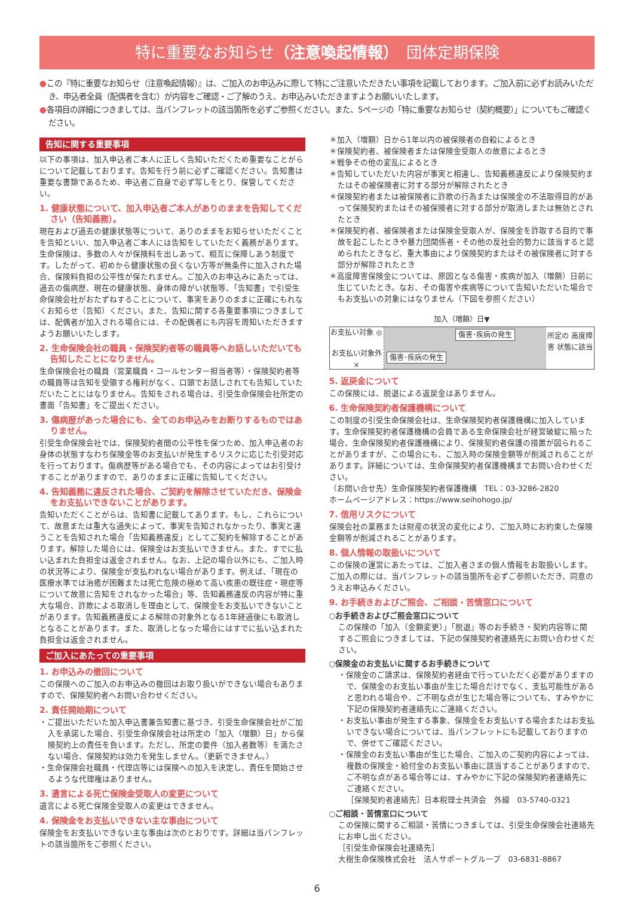特に重要なお知らせ（注意喚起情報）　団体定期保険
●この『特に重要なお知らせ（注意喚起情報）』は、ご加入のお申込みに際して特にご注意いただきたい事項を記載しております。ご加入前に必ずお読みいただき、申込者全員（配偶者を含む）が内容をご確認・ご了解のうえ、お申込みいただきますようお願いいたします。
●各項目の詳細につきましては、当パンフレットの該当箇所を必ずご参照ください。また、5ページの「特に重要なお知らせ（契約概要）」についてもご確認ください。
告知に関する重要事項
以下の事項は、加入申込者ご本人に正しく告知いただくため重要なことがらについて記載しております。告知を行う前に必ずご確認ください。告知書は重要な書類であるため、申込者ご自身で必ず写しをとり、保管してください。
1. 健康状態について、加入申込者ご本人がありのままを告知してください（告知義務）。
現在および過去の健康状態等について、ありのままをお知らせいただくことを告知といい、加入申込者ご本人には告知をしていただく義務があります。生命保険は、多数の人々が保険料を出しあって、相互に保障しあう制度です。したがって、初めから健康状態の良くない方等が無条件に加入された場合、保険料負担の公平性が保たれません。ご加入のお申込みにあたっては、過去の傷病歴、現在の健康状態、身体の障がい状態等、「告知書」で引受生命保険会社がおたずねすることについて、事実をありのままに正確にもれなくお知らせ（告知）ください。また、告知に関する各重要事項につきましては、配偶者が加入される場合には、その配偶者にも内容を周知いただきますようお願いいたします。
2. 生命保険会社の職員・保険契約者等の職員等へお話しいただいても告知したことになりません。
生命保険会社の職員（営業職員・コールセンター担当者等）・保険契約者等の職員等は告知を受領する権利がなく、口頭でお話しされても告知していただいたことにはなりません。告知をされる場合は、引受生命保険会社所定の書面「告知書」をご提出ください。
3. 傷病歴があった場合にも、全てのお申込みをお断りするものではありません。
引受生命保険会社では、保険契約者間の公平性を保つため、加入申込者のお身体の状態すなわち保険金等のお支払いが発生するリスクに応じた引受対応を行っております。傷病歴等がある場合でも、その内容によってはお引受けすることがありますので、ありのままに正確に告知してください。
4. 告知義務に違反された場合、ご契約を解除させていただき、保険金をお支払いできないことがあります。
告知いただくことがらは、告知書に記載してあります。もし、これらについて、故意または重大な過失によって、事実を告知されなかったり、事実と違うことを告知された場合「告知義務違反」としてご契約を解除することがあります。解除した場合には、保険金はお支払いできません。また、すでに払い込まれた負担金は返金されません。なお、上記の場合以外にも、ご加入時の状況等により、保険金が支払われない場合があります。例えば、「現在の医療水準では治癒が困難または死亡危険の極めて高い疾患の既往症・現症等について故意に告知をされなかった場合」等、告知義務違反の内容が特に重大な場合、詐欺による取消しを理由として、保険金をお支払いできないことがあります。告知義務違反による解除の対象外となる1年経過後にも取消しとなることがあります。また、取消しとなった場合にはすでに払い込まれた負担金は返金されません。
ご加入にあたっての重要事項
1. お申込みの撤回について
この保険へのご加入のお申込みの撤回はお取り扱いができない場合もありますので、保険契約者へお問い合わせください。
2. 責任開始期について
・ご提出いただいた加入申込書兼告知書に基づき、引受生命保険会社がご加入を承諾した場合、引受生命保険会社は所定の「加入（増額）日」から保険契約上の責任を負います。ただし、所定の要件（加入者数等）を満たさない場合、保険契約は効力を発生しません。（更新できません。）
・生命保険会社職員・代理店等には保険への加入を決定し、責任を開始させるような代理権はありません。
3. 遺言による死亡保険金受取人の変更について
遺言による死亡保険金受取人の変更はできません。
4. 保険金をお支払いできない主な事由について
保険金をお支払いできない主な事由は次のとおりです。詳細は当パンフレットの該当箇所をご参照ください。
＊加入（増額）日から1年以内の被保険者の自殺によるとき
＊保険契約者、被保険者または保険金受取人の故意によるとき
＊戦争その他の変乱によるとき
＊告知していただいた内容が事実と相違し、告知義務違反により保険契約またはその被保険者に対する部分が解除されたとき
＊保険契約者または被保険者に詐欺の行為または保険金の不法取得目的があって保険契約またはその被保険者に対する部分が取消しまたは無効とされたとき
＊保険契約者、被保険者または保険金受取人が、保険金を詐取する目的で事故を起こしたときや暴力団関係者・その他の反社会的勢力に該当すると認められたときなど、重大事由により保険契約またはその被保険者に対する部分が解除されたとき
＊高度障害保険金については、原因となる傷害・疾病が加入（増額）日前に生じていたとき。なお、その傷害や疾病等について告知いただいた場合でもお支払いの対象にはなりません（下図を参照ください）
加入（増額）日▼
お支払い対象 ◎
お支払い対象外 ×
傷害･疾病の発生
傷害･疾病の発生
所定の 高度障害 状態に該当
5. 返戻金について
この保険には、脱退による返戻金はありません。
6. 生命保険契約者保護機構について
この制度の引受生命保険会社は、生命保険契約者保護機構に加入しています。生命保険契約者保護機構の会員である生命保険会社が経営破綻に陥った場合、生命保険契約者保護機構により、保険契約者保護の措置が図られることがありますが、この場合にも、ご加入時の保険金額等が削減されることがあります。詳細については、生命保険契約者保護機構までお問い合わせください。
（お問い合せ先）生命保険契約者保護機構　TEL：03-3286-2820
ホームページアドレス：https://www.seihohogo.jp/
7. 信用リスクについて
保険会社の業務または財産の状況の変化により、ご加入時にお約束した保険金額等が削減されることがあります。
8. 個人情報の取扱いについて
この保険の運営にあたっては、ご加入者さまの個人情報をお取扱いします。ご加入の際には、当パンフレットの該当箇所を必ずご参照いただき、同意のうえお申込みください。
9. お手続きおよびご照会、ご相談・苦情窓口について
○お手続きおよびご照会窓口について
この保険の「加入（金額変更）」「脱退」等のお手続き・契約内容等に関するご照会につきましては、下記の保険契約者連絡先にお問い合わせください。
○保険金のお支払いに関するお手続きについて
・保険金のご請求は、保険契約者経由で行っていただく必要がありますので、保険金のお支払い事由が生じた場合だけでなく、支払可能性があると思われる場合や、ご不明な点が生じた場合等についても、すみやかに下記の保険契約者連絡先にご連絡ください。
・お支払い事由が発生する事象、保険金をお支払いする場合またはお支払いできない場合については、当パンフレットにも記載しておりますので、併せてご確認ください。
・保険金のお支払い事由が生じた場合、ご加入のご契約内容によっては、複数の保険金・給付金のお支払い事由に該当することがありますので、ご不明な点がある場合等には、すみやかに下記の保険契約者連絡先にご連絡ください。
［保険契約者連絡先］日本税理士共済会　外線　03-5740-0321
○ご相談・苦情窓口について
この保険に関するご相談・苦情につきましては、引受生命保険会社連絡先にお申し出ください。
［引受生命保険会社連絡先］
大樹生命保険株式会社　法人サポートグループ　03-6831-8867
6